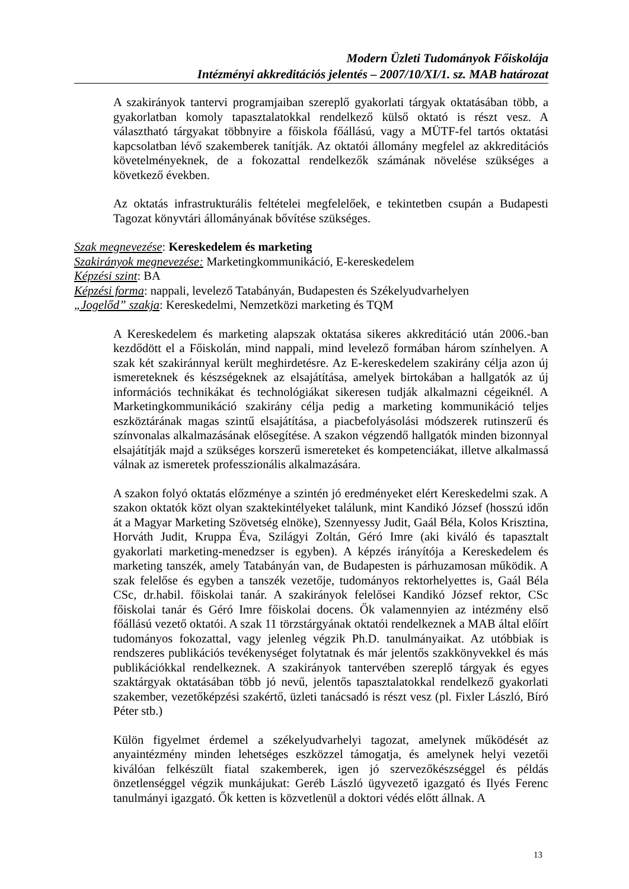Modern Üzleti Tudományok Főiskolája
Intézményi akkreditációs jelentés – 2007/10/XI/1. sz. MAB határozat
A szakirányok tantervi programjaiban szereplő gyakorlati tárgyak oktatásában több, a gyakorlatban komoly tapasztalatokkal rendelkező külső oktató is részt vesz. A választható tárgyakat többnyire a főiskola főállású, vagy a MÜTF-fel tartós oktatási kapcsolatban lévő szakemberek tanítják. Az oktatói állomány megfelel az akkreditációs követelményeknek, de a fokozattal rendelkezők számának növelése szükséges a következő években.
Az oktatás infrastrukturális feltételei megfelelőek, e tekintetben csupán a Budapesti Tagozat könyvtári állományának bővítése szükséges.
Szak megnevezése: Kereskedelem és marketing
Szakirányok megnevezése: Marketingkommunikáció, E-kereskedelem
Képzési szint: BA
Képzési forma: nappali, levelező Tatabányán, Budapesten és Székelyudvarhelyen
„Jogelőd” szakja: Kereskedelmi, Nemzetközi marketing és TQM
A Kereskedelem és marketing alapszak oktatása sikeres akkreditáció után 2006.-ban kezdődött el a Főiskolán, mind nappali, mind levelező formában három színhelyen. A szak két szakiránnyal került meghirdetésre. Az E-kereskedelem szakirány célja azon új ismereteknek és készségeknek az elsajátítása, amelyek birtokában a hallgatók az új információs technikákat és technológiákat sikeresen tudják alkalmazni cégeiknél. A Marketingkommunikáció szakirány célja pedig a marketing kommunikáció teljes eszköztárának magas szintű elsajátítása, a piacbefolyásolási módszerek rutinszerű és színvonalas alkalmazásának elősegítése. A szakon végzendő hallgatók minden bizonnyal elsajátítják majd a szükséges korszerű ismereteket és kompetenciákat, illetve alkalmassá válnak az ismeretek professzionális alkalmazására.
A szakon folyó oktatás előzménye a szintén jó eredményeket elért Kereskedelmi szak. A szakon oktatók közt olyan szaktekintélyeket találunk, mint Kandikó József (hosszú időn át a Magyar Marketing Szövetség elnöke), Szennyessy Judit, Gaál Béla, Kolos Krisztina, Horváth Judit, Kruppa Éva, Szilágyi Zoltán, Géró Imre (aki kiváló és tapasztalt gyakorlati marketing-menedzser is egyben). A képzés irányítója a Kereskedelem és marketing tanszék, amely Tatabányán van, de Budapesten is párhuzamosan működik. A szak felelőse és egyben a tanszék vezetője, tudományos rektorhelyettes is, Gaál Béla CSc, dr.habil. főiskolai tanár. A szakirányok felelősei Kandikó József rektor, CSc főiskolai tanár és Géró Imre főiskolai docens. Ők valamennyien az intézmény első főállású vezető oktatói. A szak 11 törzstárgyának oktatói rendelkeznek a MAB által előírt tudományos fokozattal, vagy jelenleg végzik Ph.D. tanulmányaikat. Az utóbbiak is rendszeres publikációs tevékenységet folytatnak és már jelentős szakkönyvekkel és más publikációkkal rendelkeznek. A szakirányok tantervében szereplő tárgyak és egyes szaktárgyak oktatásában több jó nevű, jelentős tapasztalatokkal rendelkező gyakorlati szakember, vezetőképzési szakértő, üzleti tanácsadó is részt vesz (pl. Fixler László, Bíró Péter stb.)
Külön figyelmet érdemel a székelyudvarhelyi tagozat, amelynek működését az anyaintézmény minden lehetséges eszközzel támogatja, és amelynek helyi vezetői kiválóan felkészült fiatal szakemberek, igen jó szervezőkészséggel és példás önzetlenséggel végzik munkájukat: Geréb László ügyvezető igazgató és Ilyés Ferenc tanulmányi igazgató. Ők ketten is közvetlenül a doktori védés előtt állnak. A
13